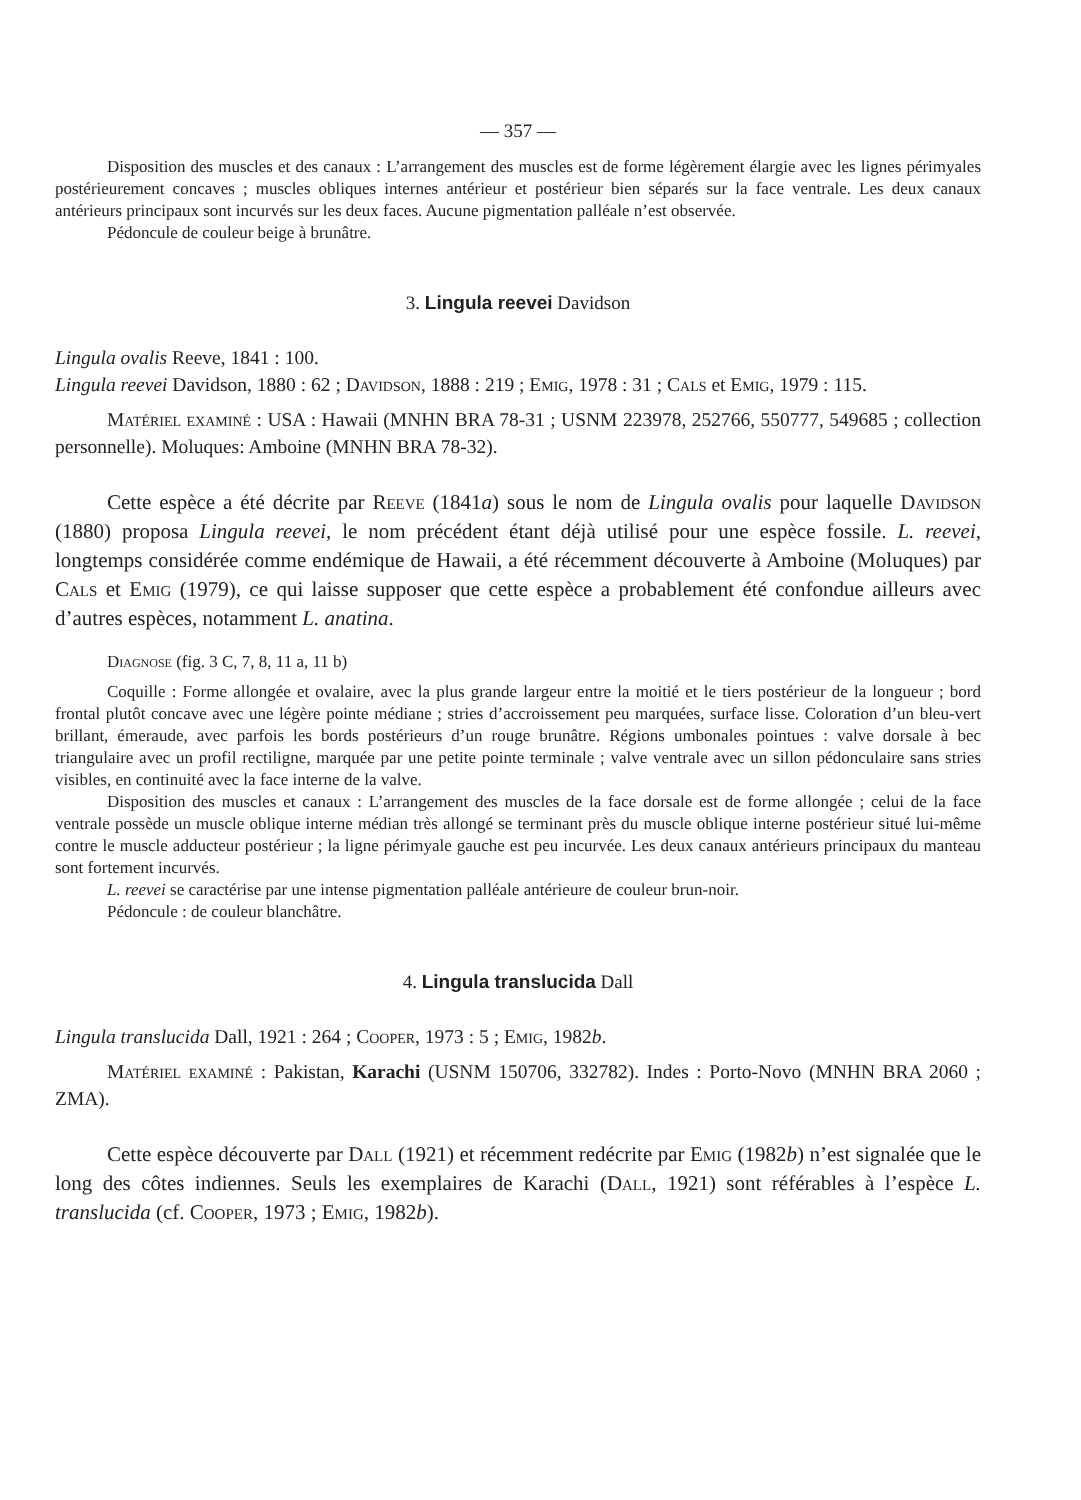— 357 —
Disposition des muscles et des canaux : L’arrangement des muscles est de forme légèrement élargie avec les lignes périmyales postérieurement concaves ; muscles obliques internes antérieur et postérieur bien séparés sur la face ventrale. Les deux canaux antérieurs principaux sont incurvés sur les deux faces. Aucune pigmentation palléale n’est observée.
Pédoncule de couleur beige à brunâtre.
3. Lingula reevei Davidson
Lingula ovalis Reeve, 1841 : 100.
Lingula reevei Davidson, 1880 : 62 ; Davidson, 1888 : 219 ; Emig, 1978 : 31 ; Cals et Emig, 1979 : 115.
Matériel examiné : USA : Hawaii (MNHN BRA 78-31 ; USNM 223978, 252766, 550777, 549685 ; collection personnelle). Moluques: Amboine (MNHN BRA 78-32).
Cette espèce a été décrite par Reeve (1841a) sous le nom de Lingula ovalis pour laquelle Davidson (1880) proposa Lingula reevei, le nom précédent étant déjà utilisé pour une espèce fossile. L. reevei, longtemps considérée comme endémique de Hawaii, a été récemment découverte à Amboine (Moluques) par Cals et Emig (1979), ce qui laisse supposer que cette espèce a probablement été confondue ailleurs avec d’autres espèces, notamment L. anatina.
Diagnose (fig. 3 C, 7, 8, 11 a, 11 b)
Coquille : Forme allongée et ovalaire, avec la plus grande largeur entre la moitié et le tiers postérieur de la longueur ; bord frontal plutôt concave avec une légère pointe médiane ; stries d’accroissement peu marquées, surface lisse. Coloration d’un bleu-vert brillant, émeraude, avec parfois les bords postérieurs d’un rouge brunâtre. Régions umbonales pointues : valve dorsale à bec triangulaire avec un profil rectiligne, marquée par une petite pointe terminale ; valve ventrale avec un sillon pédonculaire sans stries visibles, en continuité avec la face interne de la valve.
Disposition des muscles et canaux : L’arrangement des muscles de la face dorsale est de forme allongée ; celui de la face ventrale possède un muscle oblique interne médian très allongé se terminant près du muscle oblique interne postérieur situé lui-même contre le muscle adducteur postérieur ; la ligne périmyale gauche est peu incurvée. Les deux canaux antérieurs principaux du manteau sont fortement incurvés.
L. reevei se caractérise par une intense pigmentation palléale antérieure de couleur brun-noir.
Pédoncule : de couleur blanchâtre.
4. Lingula translucida Dall
Lingula translucida Dall, 1921 : 264 ; Cooper, 1973 : 5 ; Emig, 1982b.
Matériel examiné : Pakistan, Karachi (USNM 150706, 332782). Indes : Porto-Novo (MNHN BRA 2060 ; ZMA).
Cette espèce découverte par Dall (1921) et récemment redécrite par Emig (1982b) n’est signalée que le long des côtes indiennes. Seuls les exemplaires de Karachi (Dall, 1921) sont référables à l’espèce L. translucida (cf. Cooper, 1973 ; Emig, 1982b).